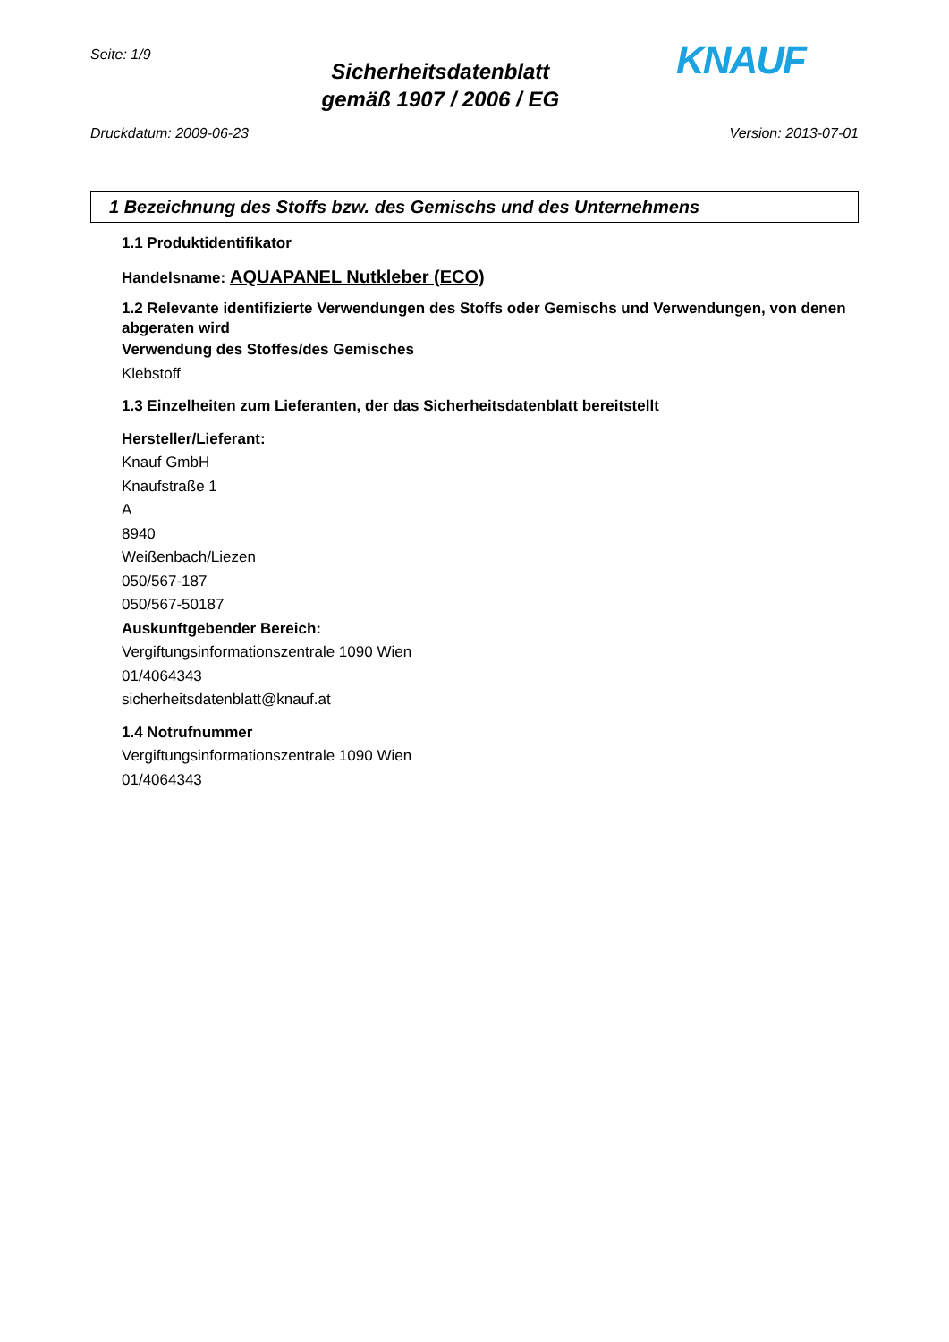Seite: 1/9
Sicherheitsdatenblatt
gemäß 1907 / 2006 / EG
KNAUF
Druckdatum: 2009-06-23 Version: 2013-07-01
1 Bezeichnung des Stoffs bzw. des Gemischs und des Unternehmens
1.1 Produktidentifikator
Handelsname: AQUAPANEL Nutkleber (ECO)
1.2 Relevante identifizierte Verwendungen des Stoffs oder Gemischs und Verwendungen, von denen abgeraten wird
Verwendung des Stoffes/des Gemisches
Klebstoff
1.3 Einzelheiten zum Lieferanten, der das Sicherheitsdatenblatt bereitstellt
Hersteller/Lieferant:
Knauf GmbH
Knaufstraße 1
A
8940
Weißenbach/Liezen
050/567-187
050/567-50187
Auskunftgebender Bereich:
Vergiftungsinformationszentrale 1090 Wien
01/4064343
sicherheitsdatenblatt@knauf.at
1.4 Notrufnummer
Vergiftungsinformationszentrale 1090 Wien
01/4064343